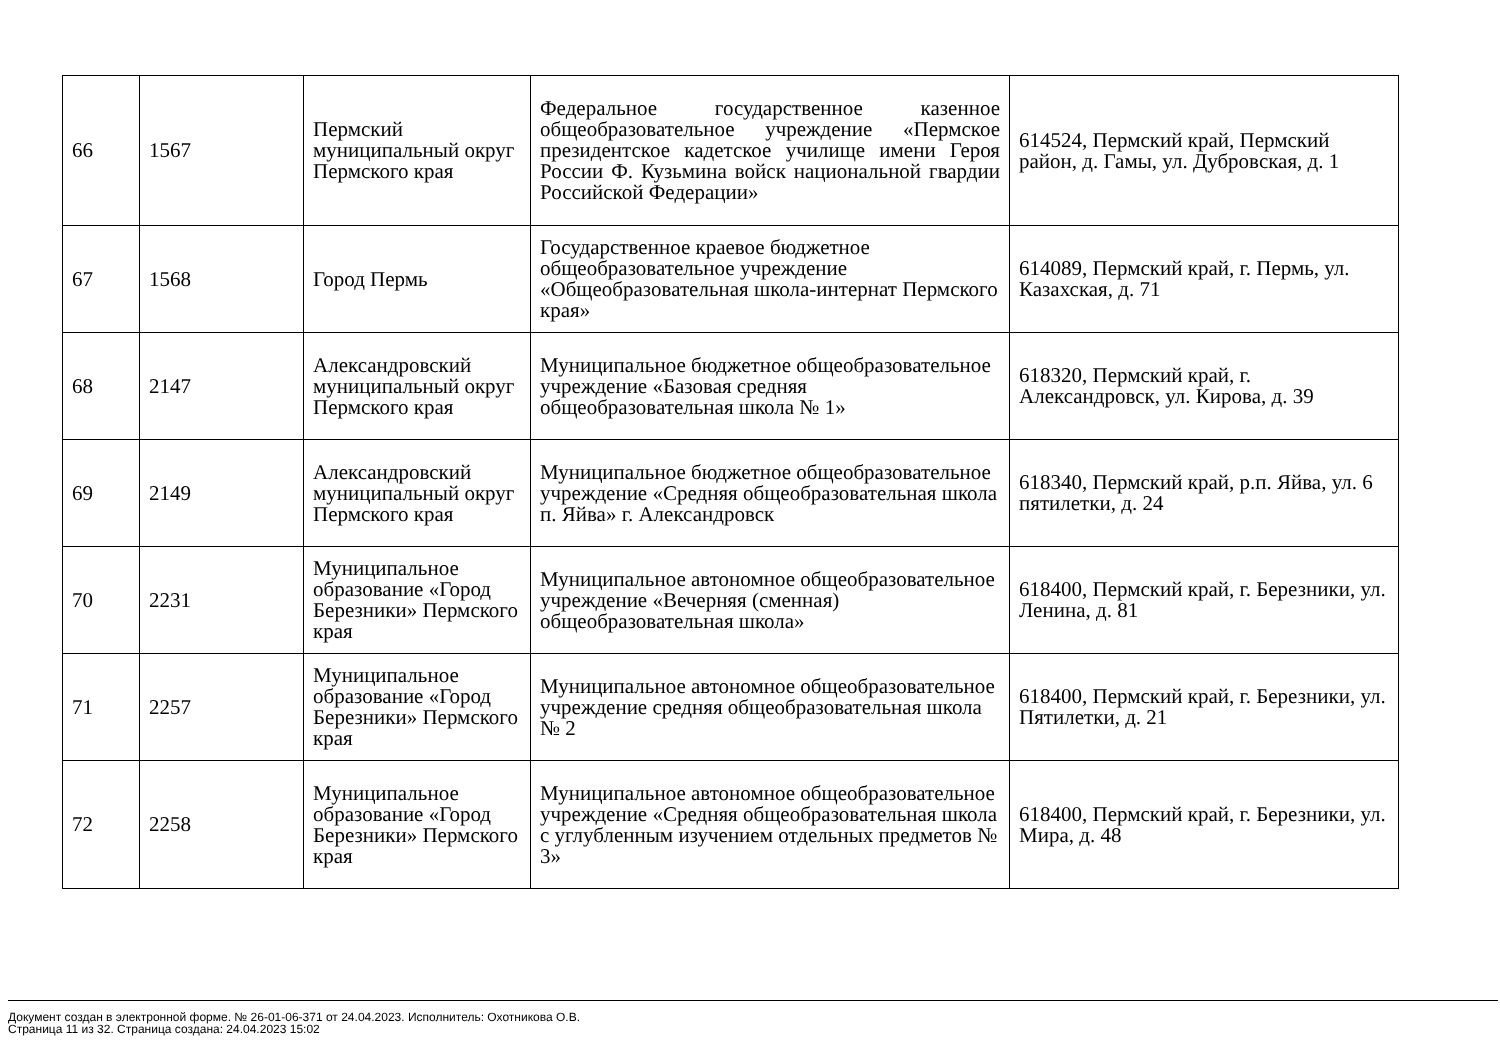| 66 | 1567 | Пермский муниципальный округ Пермского края | Федеральное государственное казенное общеобразовательное учреждение «Пермское президентское кадетское училище имени Героя России Ф. Кузьмина войск национальной гвардии Российской Федерации» | 614524, Пермский край, Пермский район, д. Гамы, ул. Дубровская, д. 1 |
| 67 | 1568 | Город Пермь | Государственное краевое бюджетное общеобразовательное учреждение «Общеобразовательная школа-интернат Пермского края» | 614089, Пермский край, г. Пермь, ул. Казахская, д. 71 |
| 68 | 2147 | Александровский муниципальный округ Пермского края | Муниципальное бюджетное общеобразовательное учреждение «Базовая средняя общеобразовательная школа № 1» | 618320, Пермский край, г. Александровск, ул. Кирова, д. 39 |
| 69 | 2149 | Александровский муниципальный округ Пермского края | Муниципальное бюджетное общеобразовательное учреждение «Средняя общеобразовательная школа п. Яйва» г. Александровск | 618340, Пермский край, р.п. Яйва, ул. 6 пятилетки, д. 24 |
| 70 | 2231 | Муниципальное образование «Город Березники» Пермского края | Муниципальное автономное общеобразовательное учреждение «Вечерняя (сменная) общеобразовательная школа» | 618400, Пермский край, г. Березники, ул. Ленина, д. 81 |
| 71 | 2257 | Муниципальное образование «Город Березники» Пермского края | Муниципальное автономное общеобразовательное учреждение средняя общеобразовательная школа № 2 | 618400, Пермский край, г. Березники, ул. Пятилетки, д. 21 |
| 72 | 2258 | Муниципальное образование «Город Березники» Пермского края | Муниципальное автономное общеобразовательное учреждение «Средняя общеобразовательная школа с углубленным изучением отдельных предметов № 3» | 618400, Пермский край, г. Березники, ул. Мира, д. 48 |
Документ создан в электронной форме. № 26-01-06-371 от 24.04.2023. Исполнитель: Охотникова О.В.
Страница 11 из 32. Страница создана: 24.04.2023 15:02